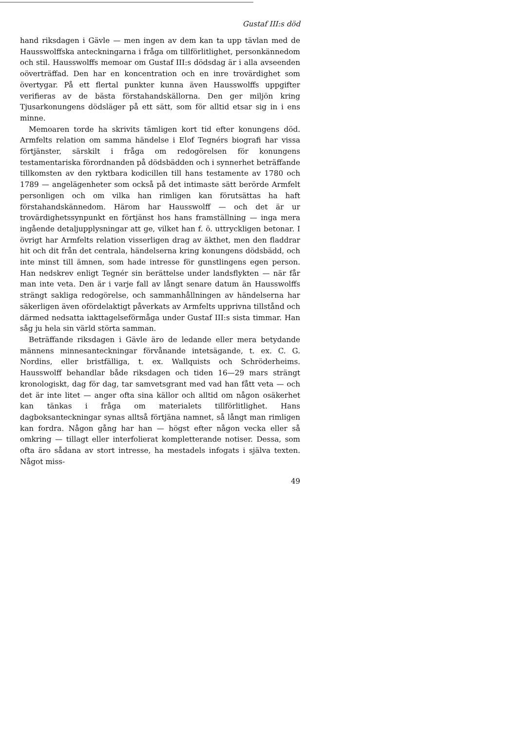Gustaf III:s död
hand riksdagen i Gävle — men ingen av dem kan ta upp tävlan med de Hausswolffska anteckningarna i fråga om tillförlitlighet, personkännedom och stil. Hausswolffs memoar om Gustaf III:s dödsdag är i alla avseenden oöverträffad. Den har en koncentration och en inre trovärdighet som övertygar. På ett flertal punkter kunna även Hausswolffs uppgifter verifieras av de bästa förstahandskällorna. Den ger miljön kring Tjusarkonungens dödsläger på ett sätt, som för alltid etsar sig in i ens minne.
Memoaren torde ha skrivits tämligen kort tid efter konungens död. Armfelts relation om samma händelse i Elof Tegnérs biografi har vissa förtjänster, särskilt i fråga om redogörelsen för konungens testamentariska förordnanden på dödsbädden och i synnerhet beträffande tillkomsten av den ryktbara kodicillen till hans testamente av 1780 och 1789 — angelägenheter som också på det intimaste sätt berörde Armfelt personligen och om vilka han rimligen kan förutsättas ha haft förstahandskännedom. Härom har Hausswolff — och det är ur trovärdighetssynpunkt en förtjänst hos hans framställning — inga mera ingående detaljupplysningar att ge, vilket han f. ö. uttryckligen betonar. I övrigt har Armfelts relation visserligen drag av äkthet, men den fladdrar hit och dit från det centrala, händelserna kring konungens dödsbädd, och inte minst till ämnen, som hade intresse för gunstlingens egen person. Han nedskrev enligt Tegnér sin berättelse under landsflykten — när får man inte veta. Den är i varje fall av långt senare datum än Hausswolffs strängt sakliga redogörelse, och sammanhållningen av händelserna har säkerligen även ofördelaktigt påverkats av Armfelts upprivna tillstånd och därmed nedsatta iakttagelseförmåga under Gustaf III:s sista timmar. Han såg ju hela sin värld störta samman.
Beträffande riksdagen i Gävle äro de ledande eller mera betydande männens minnesanteckningar förvånande intetsägande, t. ex. C. G. Nordins, eller bristfälliga, t. ex. Wallquists och Schröderheims. Hausswolff behandlar både riksdagen och tiden 16—29 mars strängt kronologiskt, dag för dag, tar samvetsgrant med vad han fått veta — och det är inte litet — anger ofta sina källor och alltid om någon osäkerhet kan tänkas i fråga om materialets tillförlitlighet. Hans dagboksanteckningar synas alltså förtjäna namnet, så långt man rimligen kan fordra. Någon gång har han — högst efter någon vecka eller så omkring — tillagt eller interfolierat kompletterande notiser. Dessa, som ofta äro sådana av stort intresse, ha mestadels infogats i själva texten. Något miss-
49